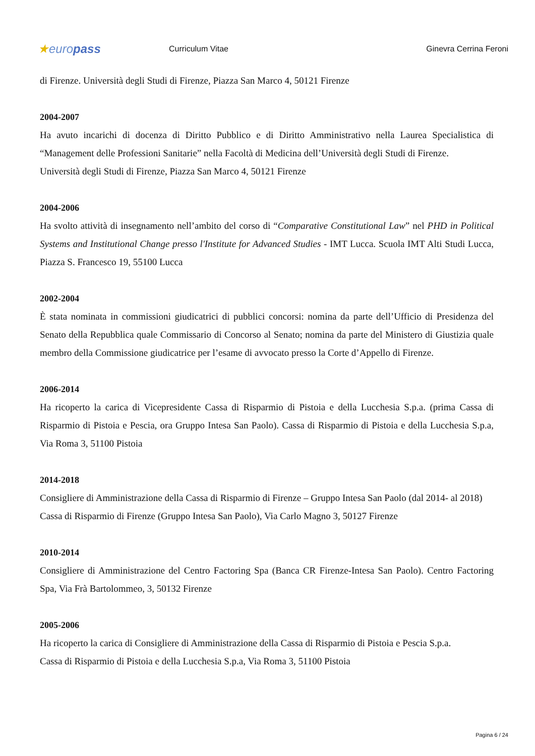★europass
Curriculum Vitae Ginevra Cerrina Feroni
di Firenze. Università degli Studi di Firenze, Piazza San Marco 4, 50121 Firenze
2004-2007
Ha avuto incarichi di docenza di Diritto Pubblico e di Diritto Amministrativo nella Laurea Specialistica di “Management delle Professioni Sanitarie” nella Facoltà di Medicina dell’Università degli Studi di Firenze.
Università degli Studi di Firenze, Piazza San Marco 4, 50121 Firenze
2004-2006
Ha svolto attività di insegnamento nell’ambito del corso di “Comparative Constitutional Law” nel PHD in Political Systems and Institutional Change presso l'Institute for Advanced Studies - IMT Lucca. Scuola IMT Alti Studi Lucca, Piazza S. Francesco 19, 55100 Lucca
2002-2004
È stata nominata in commissioni giudicatrici di pubblici concorsi: nomina da parte dell’Ufficio di Presidenza del Senato della Repubblica quale Commissario di Concorso al Senato; nomina da parte del Ministero di Giustizia quale membro della Commissione giudicatrice per l’esame di avvocato presso la Corte d’Appello di Firenze.
2006-2014
Ha ricoperto la carica di Vicepresidente Cassa di Risparmio di Pistoia e della Lucchesia S.p.a. (prima Cassa di Risparmio di Pistoia e Pescia, ora Gruppo Intesa San Paolo). Cassa di Risparmio di Pistoia e della Lucchesia S.p.a, Via Roma 3, 51100 Pistoia
2014-2018
Consigliere di Amministrazione della Cassa di Risparmio di Firenze – Gruppo Intesa San Paolo (dal 2014- al 2018)
Cassa di Risparmio di Firenze (Gruppo Intesa San Paolo), Via Carlo Magno 3, 50127 Firenze
2010-2014
Consigliere di Amministrazione del Centro Factoring Spa (Banca CR Firenze-Intesa San Paolo). Centro Factoring Spa, Via Frà Bartolommeo, 3, 50132 Firenze
2005-2006
Ha ricoperto la carica di Consigliere di Amministrazione della Cassa di Risparmio di Pistoia e Pescia S.p.a.
Cassa di Risparmio di Pistoia e della Lucchesia S.p.a, Via Roma 3, 51100 Pistoia
Pagina 6 / 24